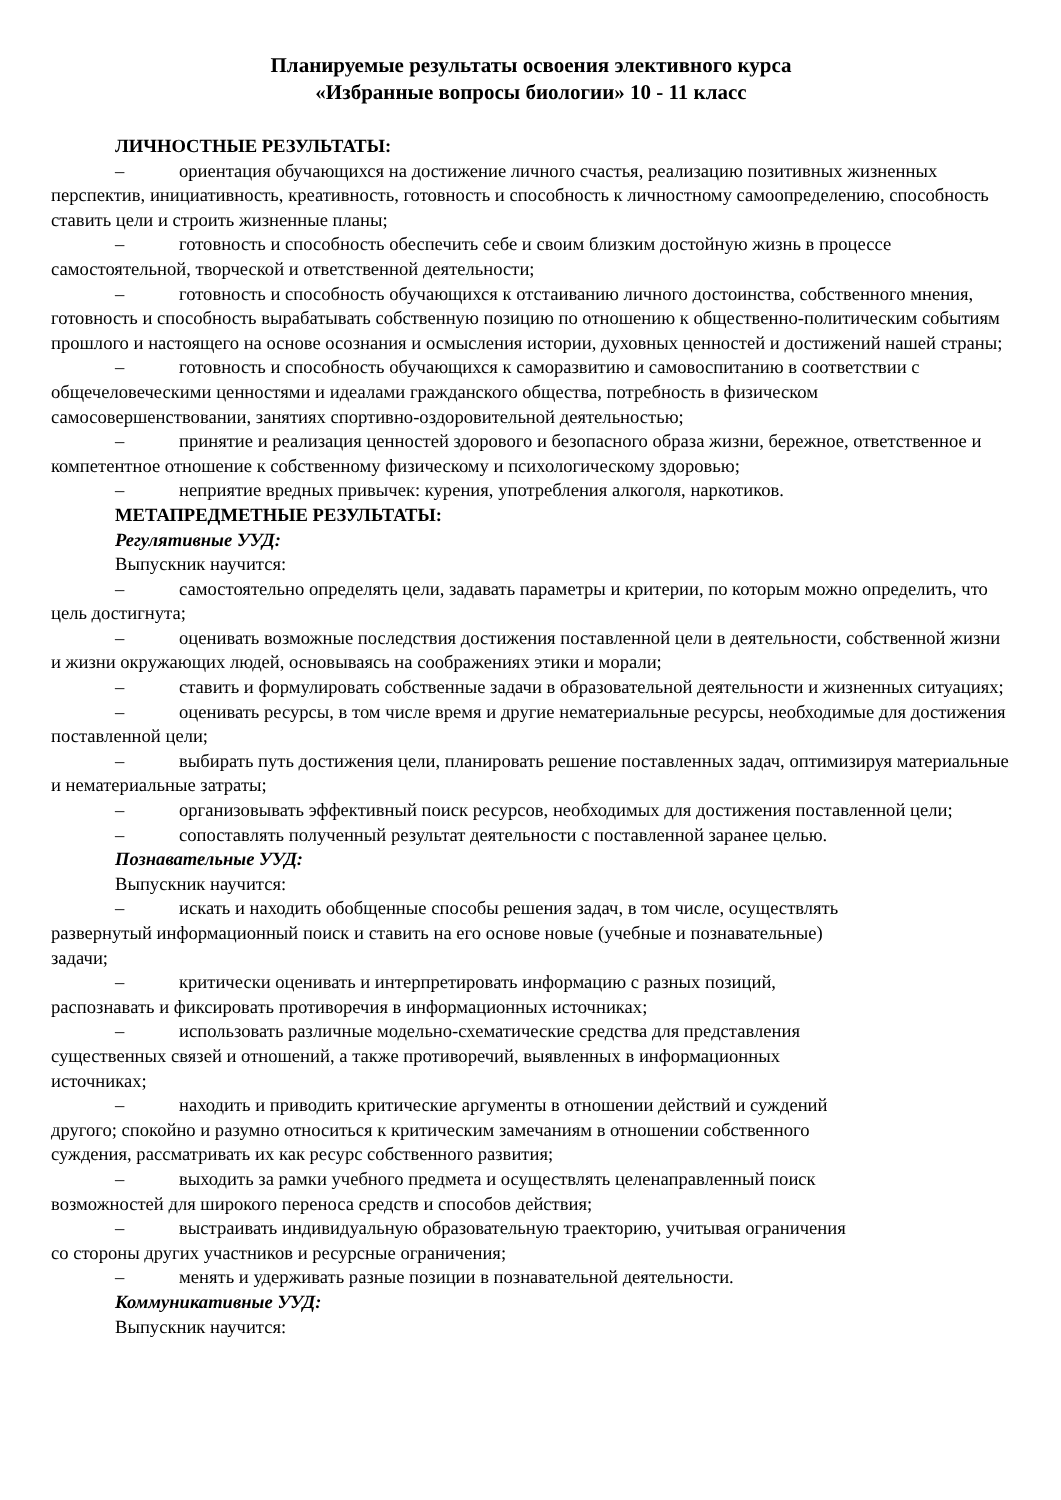Планируемые результаты освоения элективного курса
«Избранные вопросы биологии» 10 - 11 класс
ЛИЧНОСТНЫЕ РЕЗУЛЬТАТЫ:
– ориентация обучающихся на достижение личного счастья, реализацию позитивных жизненных перспектив, инициативность, креативность, готовность и способность к личностному самоопределению, способность ставить цели и строить жизненные планы;
– готовность и способность обеспечить себе и своим близким достойную жизнь в процессе самостоятельной, творческой и ответственной деятельности;
– готовность и способность обучающихся к отстаиванию личного достоинства, собственного мнения, готовность и способность вырабатывать собственную позицию по отношению к общественно-политическим событиям прошлого и настоящего на основе осознания и осмысления истории, духовных ценностей и достижений нашей страны;
– готовность и способность обучающихся к саморазвитию и самовоспитанию в соответствии с общечеловеческими ценностями и идеалами гражданского общества, потребность в физическом самосовершенствовании, занятиях спортивно-оздоровительной деятельностью;
– принятие и реализация ценностей здорового и безопасного образа жизни, бережное, ответственное и компетентное отношение к собственному физическому и психологическому здоровью;
– неприятие вредных привычек: курения, употребления алкоголя, наркотиков.
МЕТАПРЕДМЕТНЫЕ РЕЗУЛЬТАТЫ:
Регулятивные УУД:
Выпускник научится:
– самостоятельно определять цели, задавать параметры и критерии, по которым можно определить, что цель достигнута;
– оценивать возможные последствия достижения поставленной цели в деятельности, собственной жизни и жизни окружающих людей, основываясь на соображениях этики и морали;
– ставить и формулировать собственные задачи в образовательной деятельности и жизненных ситуациях;
– оценивать ресурсы, в том числе время и другие нематериальные ресурсы, необходимые для достижения поставленной цели;
– выбирать путь достижения цели, планировать решение поставленных задач, оптимизируя материальные и нематериальные затраты;
– организовывать эффективный поиск ресурсов, необходимых для достижения поставленной цели;
– сопоставлять полученный результат деятельности с поставленной заранее целью.
Познавательные УУД:
Выпускник научится:
– искать и находить обобщенные способы решения задач, в том числе, осуществлять развернутый информационный поиск и ставить на его основе новые (учебные и познавательные) задачи;
– критически оценивать и интерпретировать информацию с разных позиций, распознавать и фиксировать противоречия в информационных источниках;
– использовать различные модельно-схематические средства для представления существенных связей и отношений, а также противоречий, выявленных в информационных источниках;
– находить и приводить критические аргументы в отношении действий и суждений другого; спокойно и разумно относиться к критическим замечаниям в отношении собственного суждения, рассматривать их как ресурс собственного развития;
– выходить за рамки учебного предмета и осуществлять целенаправленный поиск возможностей для широкого переноса средств и способов действия;
– выстраивать индивидуальную образовательную траекторию, учитывая ограничения со стороны других участников и ресурсные ограничения;
– менять и удерживать разные позиции в познавательной деятельности.
Коммуникативные УУД:
Выпускник научится: